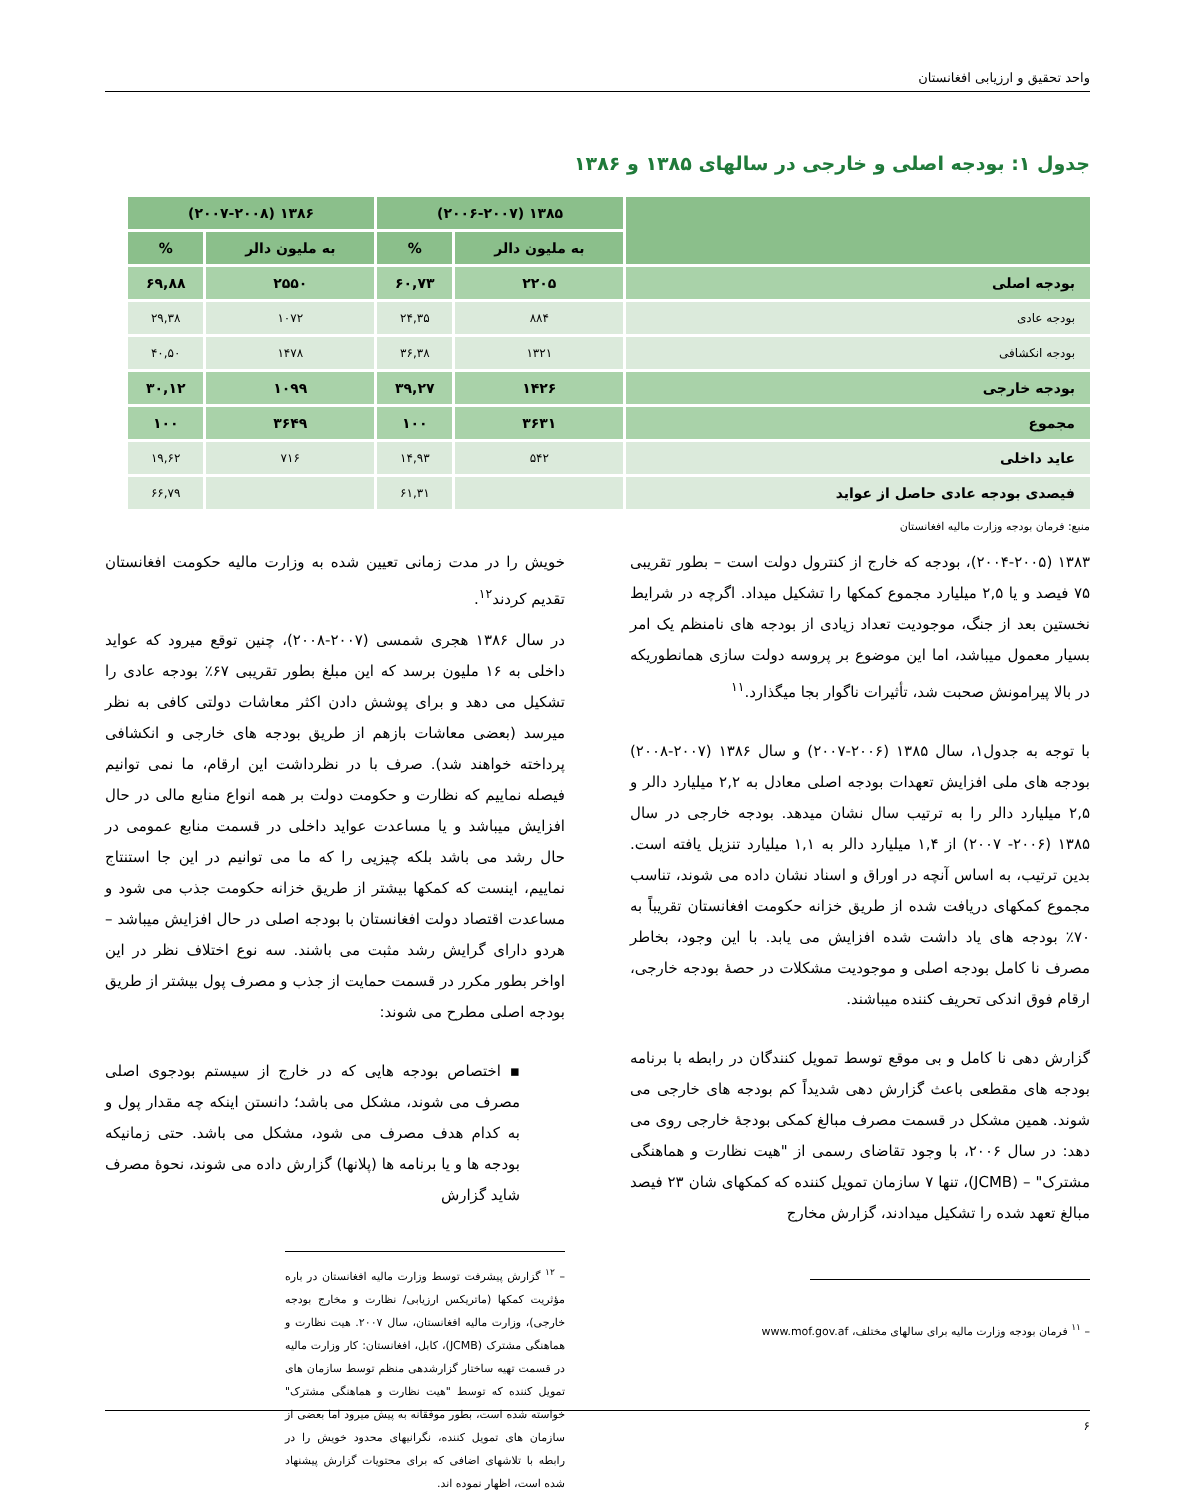واحد تحقیق و ارزیابی افغانستان
جدول ۱: بودجه اصلی و خارجی در سالهای ۱۳۸۵ و ۱۳۸۶
| | ۱۳۸۵ (۲۰۰۶-۲۰۰۷) | | ۱۳۸۶ (۲۰۰۷-۲۰۰۸) | |
| --- | --- | --- | --- | --- |
| | به ملیون دالر | % | به ملیون دالر | % |
| بودجه اصلی | ۲۲۰۵ | ۶۰,۷۳ | ۲۵۵۰ | ۶۹,۸۸ |
| بودجه عادی | ۸۸۴ | ۲۴,۳۵ | ۱۰۷۲ | ۲۹,۳۸ |
| بودجه انکشافی | ۱۳۲۱ | ۳۶,۳۸ | ۱۴۷۸ | ۴۰,۵۰ |
| بودجه خارجی | ۱۴۲۶ | ۳۹,۲۷ | ۱۰۹۹ | ۳۰,۱۲ |
| مجموع | ۳۶۳۱ | ۱۰۰ | ۳۶۴۹ | ۱۰۰ |
| عاید داخلی | ۵۴۲ | ۱۴,۹۳ | ۷۱۶ | ۱۹,۶۲ |
| فیصدی بودجه عادی حاصل از عواید | | ۶۱,۳۱ | | ۶۶,۷۹ |
منبع: فرمان بودجه وزارت مالیه افغانستان
۱۳۸۳ (۲۰۰۴-۲۰۰۵)، بودجه که خارج از کنترول دولت است – بطور تقریبی ۷۵ فیصد و یا ۲,۵ میلیارد مجموع کمکها را تشکیل میداد. اگرچه در شرایط نخستین بعد از جنگ، موجودیت تعداد زیادی از بودجه های نامنظم یک امر بسیار معمول میباشد، اما این موضوع بر پروسه دولت سازی همانطوریکه در بالا پیرامونش صحبت شد، تأثیرات ناگوار بجا میگذارد.<sup>۱۱</sup>
با توجه به جدول۱، سال ۱۳۸۵ (۲۰۰۶-۲۰۰۷) و سال ۱۳۸۶ (۲۰۰۷-۲۰۰۸) بودجه های ملی افزایش تعهدات بودجه اصلی معادل به ۲,۲ میلیارد دالر و ۲,۵ میلیارد دالر را به ترتیب سال نشان میدهد. بودجه خارجی در سال ۱۳۸۵ (۲۰۰۶- ۲۰۰۷) از ۱,۴ میلیارد دالر به ۱,۱ میلیارد تنزیل یافته است. بدین ترتیب، به اساس آنچه در اوراق و اسناد نشان داده می شوند، تناسب مجموع کمکهای دریافت شده از طریق خزانه حکومت افغانستان تقریباً به ۷۰٪ بودجه های یاد داشت شده افزایش می یابد. با این وجود، بخاطر مصرف نا کامل بودجه اصلی و موجودیت مشکلات در حصهٔ بودجه خارجی، ارقام فوق اندکی تحریف کننده میباشند.
گزارش دهی نا کامل و بی موقع توسط تمویل کنندگان در رابطه با برنامه بودجه های مقطعی باعث گزارش دهی شدیداً کم بودجه های خارجی می شوند. همین مشکل در قسمت مصرف مبالغ کمکی بودجهٔ خارجی روی می دهد: در سال ۲۰۰۶، با وجود تقاضای رسمی از "هیت نظارت و هماهنگی مشترک" – (JCMB)، تنها ۷ سازمان تمویل کننده که کمکهای شان ۲۳ فیصد مبالغ تعهد شده را تشکیل میدادند، گزارش مخارج
– <sup>۱۱</sup> فرمان بودجه وزارت مالیه برای سالهای مختلف، www.mof.gov.af
خویش را در مدت زمانی تعیین شده به وزارت مالیه حکومت افغانستان تقدیم کردند<sup>۱۲</sup>.
در سال ۱۳۸۶ هجری شمسی (۲۰۰۷-۲۰۰۸)، چنین توقع میرود که عواید داخلی به ۱۶ ملیون برسد که این مبلغ بطور تقریبی ۶۷٪ بودجه عادی را تشکیل می دهد و برای پوشش دادن اکثر معاشات دولتی کافی به نظر میرسد (بعضی معاشات بازهم از طریق بودجه های خارجی و انکشافی پرداخته خواهند شد). صرف با در نظرداشت این ارقام، ما نمی توانیم فیصله نماییم که نظارت و حکومت دولت بر همه انواع منابع مالی در حال افزایش میباشد و یا مساعدت عواید داخلی در قسمت منابع عمومی در حال رشد می باشد بلکه چیزیی را که ما می توانیم در این جا استنتاج نماییم، اینست که کمکها بیشتر از طریق خزانه حکومت جذب می شود و مساعدت اقتصاد دولت افغانستان با بودجه اصلی در حال افزایش میباشد – هردو دارای گرایش رشد مثبت می باشند. سه نوع اختلاف نظر در این اواخر بطور مکرر در قسمت حمایت از جذب و مصرف پول بیشتر از طریق بودجه اصلی مطرح می شوند:
▪ اختصاص بودجه هایی که در خارج از سیستم بودجوی اصلی مصرف می شوند، مشکل می باشد؛ دانستن اینکه چه مقدار پول و به کدام هدف مصرف می شود، مشکل می باشد. حتی زمانیکه بودجه ها و یا برنامه ها (پلانها) گزارش داده می شوند، نحوهٔ مصرف شاید گزارش
– <sup>۱۲</sup> گزارش پیشرفت توسط وزارت مالیه افغانستان در باره مؤثریت کمکها (ماتریکس ارزیابی/ نظارت و مخارج بودجه خارجی)، وزارت مالیه افغانستان، سال ۲۰۰۷. هیت نظارت و هماهنگی مشترک (JCMB)، کابل، افغانستان: کار وزارت مالیه در قسمت تهیه ساختار گزارشدهی منظم توسط سازمان های تمویل کننده که توسط "هیت نظارت و هماهنگی مشترک" خواسته شده است، بطور موفقانه به پیش میرود اما بعضی از سازمان های تمویل کننده، نگرانیهای محدود خویش را در رابطه با تلاشهای اضافی که برای محتویات گزارش پیشنهاد شده است، اظهار نموده اند.
۶